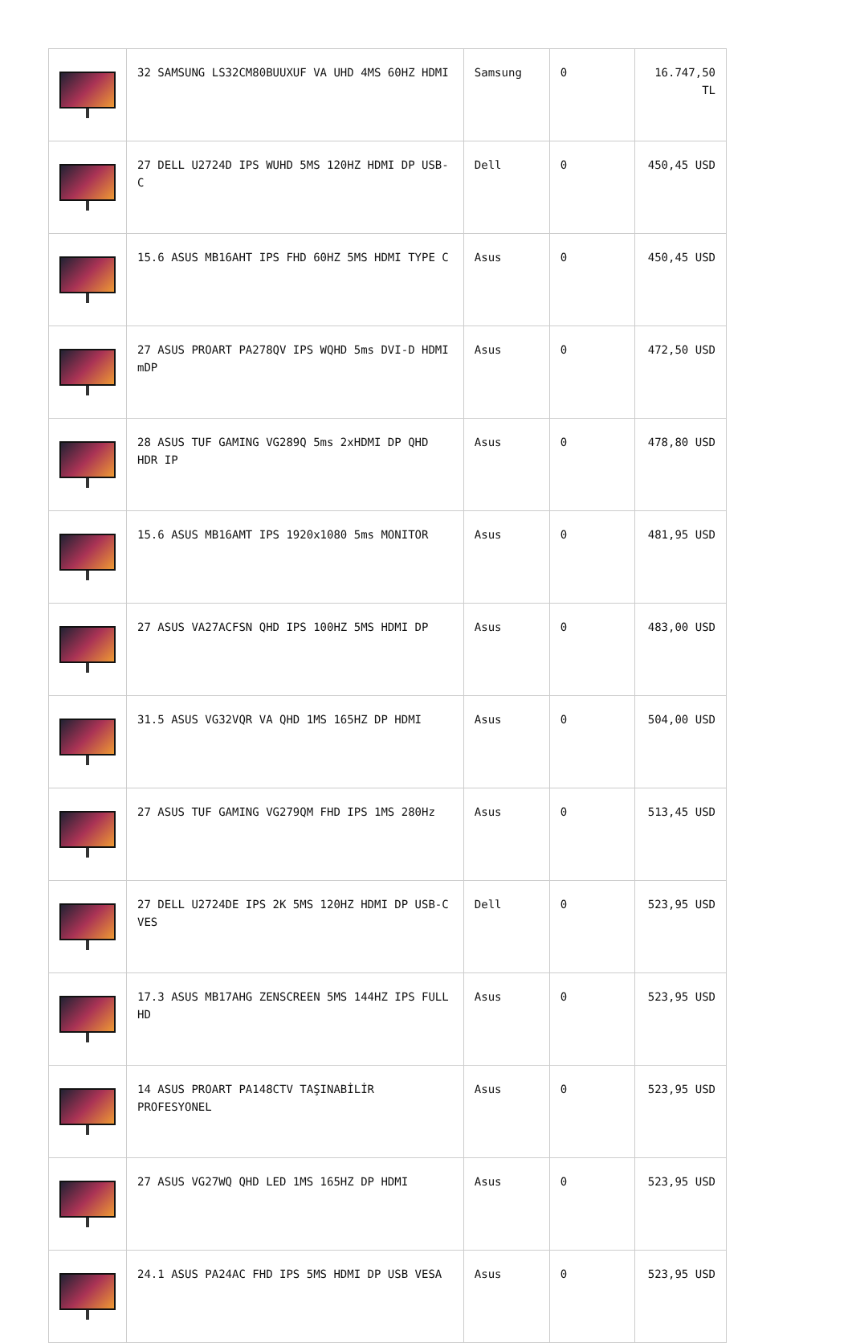| | 32 SAMSUNG LS32CM80BUUXUF VA UHD 4MS 60HZ HDMI | Samsung | 0 | 16.747,50 TL |
| | 27 DELL U2724D IPS WUHD 5MS 120HZ HDMI DP USB-C | Dell | 0 | 450,45 USD |
| | 15.6 ASUS MB16AHT IPS FHD 60HZ 5MS HDMI TYPE C | Asus | 0 | 450,45 USD |
| | 27 ASUS PROART PA278QV IPS WQHD 5ms DVI-D HDMI mDP | Asus | 0 | 472,50 USD |
| | 28 ASUS TUF GAMING VG289Q 5ms 2xHDMI DP QHD HDR IP | Asus | 0 | 478,80 USD |
| | 15.6 ASUS MB16AMT IPS 1920x1080 5ms MONITOR | Asus | 0 | 481,95 USD |
| | 27 ASUS VA27ACFSN QHD IPS 100HZ 5MS HDMI DP | Asus | 0 | 483,00 USD |
| | 31.5 ASUS VG32VQR VA QHD 1MS 165HZ DP HDMI | Asus | 0 | 504,00 USD |
| | 27 ASUS TUF GAMING VG279QM FHD IPS 1MS 280Hz | Asus | 0 | 513,45 USD |
| | 27 DELL U2724DE IPS 2K 5MS 120HZ HDMI DP USB-C VES | Dell | 0 | 523,95 USD |
| | 17.3 ASUS MB17AHG ZENSCREEN 5MS 144HZ IPS FULL HD | Asus | 0 | 523,95 USD |
| | 14 ASUS PROART PA148CTV TAŞINABİLİR PROFESYONEL | Asus | 0 | 523,95 USD |
| | 27 ASUS VG27WQ QHD LED 1MS 165HZ DP HDMI | Asus | 0 | 523,95 USD |
| | 24.1 ASUS PA24AC FHD IPS 5MS HDMI DP USB VESA | Asus | 0 | 523,95 USD |